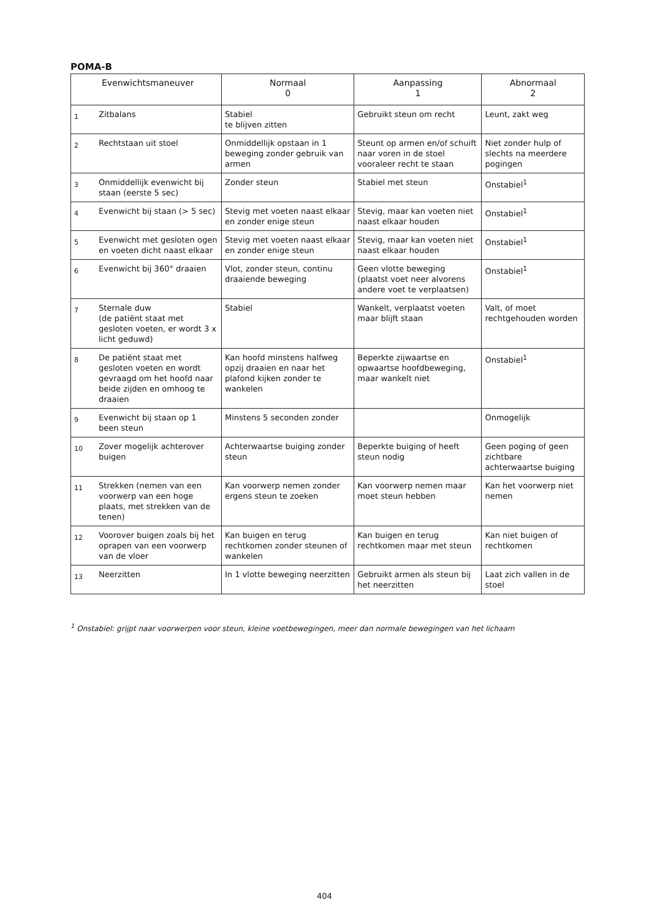POMA-B
| Evenwichtsmaneuver | | Normaal 0 | Aanpassing 1 | Abnormaal 2 |
| --- | --- | --- | --- | --- |
| 1 | Zitbalans | Stabiel te blijven zitten | Gebruikt steun om recht | Leunt, zakt weg |
| 2 | Rechtstaan uit stoel | Onmiddellijk opstaan in 1 beweging zonder gebruik van armen | Steunt op armen en/of schuift naar voren in de stoel vooraleer recht te staan | Niet zonder hulp of slechts na meerdere pogingen |
| 3 | Onmiddellijk evenwicht bij staan (eerste 5 sec) | Zonder steun | Stabiel met steun | Onstabiel<sup>1</sup> |
| 4 | Evenwicht bij staan (> 5 sec) | Stevig met voeten naast elkaar en zonder enige steun | Stevig, maar kan voeten niet naast elkaar houden | Onstabiel<sup>1</sup> |
| 5 | Evenwicht met gesloten ogen en voeten dicht naast elkaar | Stevig met voeten naast elkaar en zonder enige steun | Stevig, maar kan voeten niet naast elkaar houden | Onstabiel<sup>1</sup> |
| 6 | Evenwicht bij 360° draaien | Vlot, zonder steun, continu draaiende beweging | Geen vlotte beweging (plaatst voet neer alvorens andere voet te verplaatsen) | Onstabiel<sup>1</sup> |
| 7 | Sternale duw (de patiënt staat met gesloten voeten, er wordt 3 x licht geduwd) | Stabiel | Wankelt, verplaatst voeten maar blijft staan | Valt, of moet rechtgehouden worden |
| 8 | De patiënt staat met gesloten voeten en wordt gevraagd om het hoofd naar beide zijden en omhoog te draaien | Kan hoofd minstens halfweg opzij draaien en naar het plafond kijken zonder te wankelen | Beperkte zijwaartse en opwaartse hoofdbeweging, maar wankelt niet | Onstabiel<sup>1</sup> |
| 9 | Evenwicht bij staan op 1 been steun | Minstens 5 seconden zonder | | Onmogelijk |
| 10 | Zover mogelijk achterover buigen | Achterwaartse buiging zonder steun | Beperkte buiging of heeft steun nodig | Geen poging of geen zichtbare achterwaartse buiging |
| 11 | Strekken (nemen van een voorwerp van een hoge plaats, met strekken van de tenen) | Kan voorwerp nemen zonder ergens steun te zoeken | Kan voorwerp nemen maar moet steun hebben | Kan het voorwerp niet nemen |
| 12 | Voorover buigen zoals bij het oprapen van een voorwerp van de vloer | Kan buigen en terug rechtkomen zonder steunen of wankelen | Kan buigen en terug rechtkomen maar met steun | Kan niet buigen of rechtkomen |
| 13 | Neerzitten | In 1 vlotte beweging neerzitten | Gebruikt armen als steun bij het neerzitten | Laat zich vallen in de stoel |
<sup>1</sup> Onstabiel: grijpt naar voorwerpen voor steun, kleine voetbewegingen, meer dan normale bewegingen van het lichaam
404